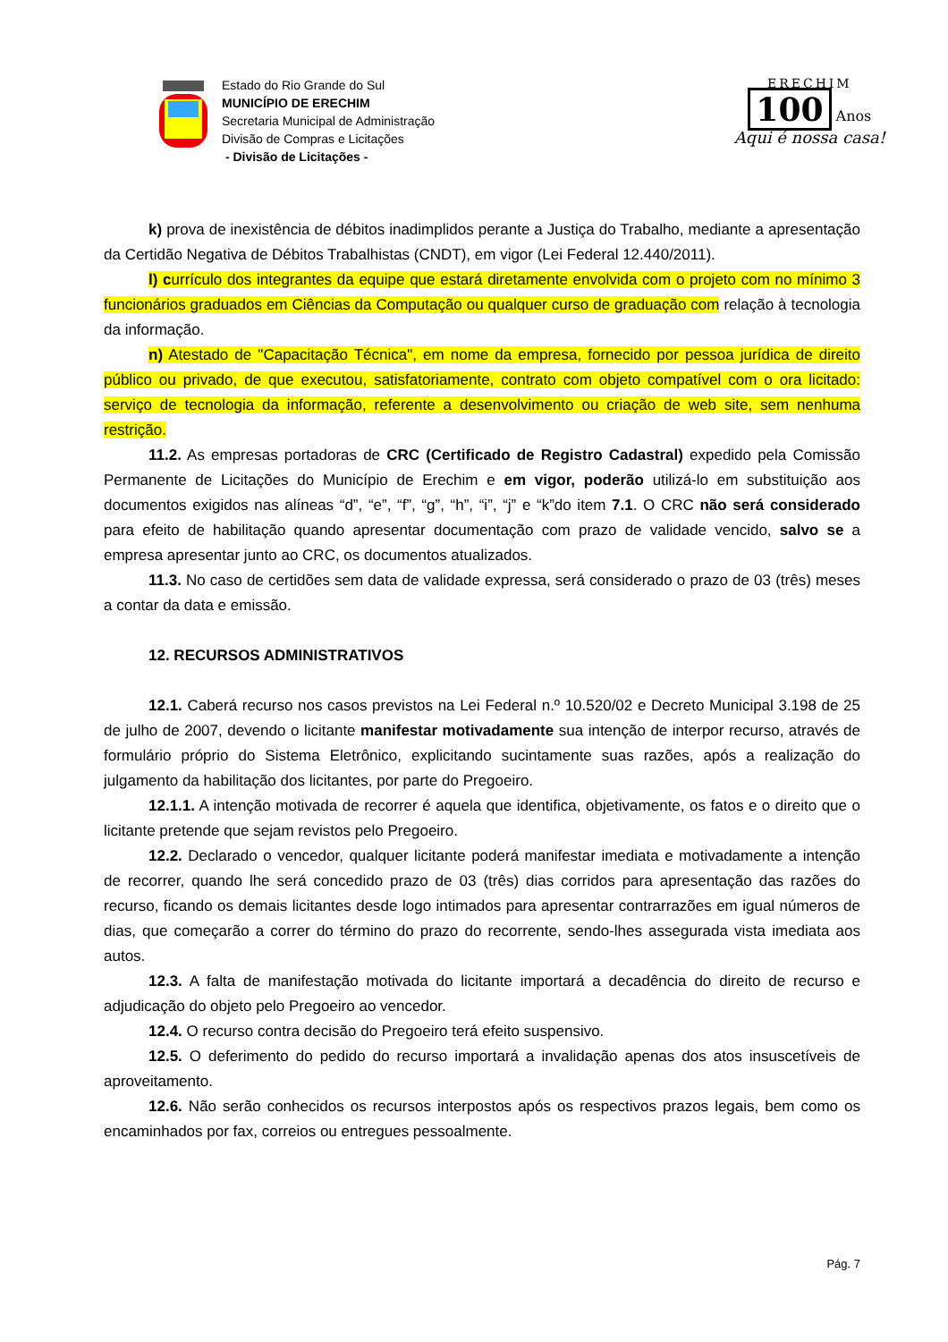Estado do Rio Grande do Sul
MUNICÍPIO DE ERECHIM
Secretaria Municipal de Administração
Divisão de Compras e Licitações
- Divisão de Licitações -
ERECHIM
100 Anos
Aqui é nossa casa!
k) prova de inexistência de débitos inadimplidos perante a Justiça do Trabalho, mediante a apresentação da Certidão Negativa de Débitos Trabalhistas (CNDT), em vigor (Lei Federal 12.440/2011).
l) currículo dos integrantes da equipe que estará diretamente envolvida com o projeto com no mínimo 3 funcionários graduados em Ciências da Computação ou qualquer curso de graduação com relação à tecnologia da informação.
n) Atestado de "Capacitação Técnica", em nome da empresa, fornecido por pessoa jurídica de direito público ou privado, de que executou, satisfatoriamente, contrato com objeto compatível com o ora licitado: serviço de tecnologia da informação, referente a desenvolvimento ou criação de web site, sem nenhuma restrição.
11.2. As empresas portadoras de CRC (Certificado de Registro Cadastral) expedido pela Comissão Permanente de Licitações do Município de Erechim e em vigor, poderão utilizá-lo em substituição aos documentos exigidos nas alíneas “d”, “e”, “f”, “g”, “h”, “i”, “j” e “k”do item 7.1. O CRC não será considerado para efeito de habilitação quando apresentar documentação com prazo de validade vencido, salvo se a empresa apresentar junto ao CRC, os documentos atualizados.
11.3. No caso de certidões sem data de validade expressa, será considerado o prazo de 03 (três) meses a contar da data e emissão.
12. RECURSOS ADMINISTRATIVOS
12.1. Caberá recurso nos casos previstos na Lei Federal n.º 10.520/02 e Decreto Municipal 3.198 de 25 de julho de 2007, devendo o licitante manifestar motivadamente sua intenção de interpor recurso, através de formulário próprio do Sistema Eletrônico, explicitando sucintamente suas razões, após a realização do julgamento da habilitação dos licitantes, por parte do Pregoeiro.
12.1.1. A intenção motivada de recorrer é aquela que identifica, objetivamente, os fatos e o direito que o licitante pretende que sejam revistos pelo Pregoeiro.
12.2. Declarado o vencedor, qualquer licitante poderá manifestar imediata e motivadamente a intenção de recorrer, quando lhe será concedido prazo de 03 (três) dias corridos para apresentação das razões do recurso, ficando os demais licitantes desde logo intimados para apresentar contrarrazões em igual números de dias, que começarão a correr do término do prazo do recorrente, sendo-lhes assegurada vista imediata aos autos.
12.3. A falta de manifestação motivada do licitante importará a decadência do direito de recurso e adjudicação do objeto pelo Pregoeiro ao vencedor.
12.4. O recurso contra decisão do Pregoeiro terá efeito suspensivo.
12.5. O deferimento do pedido do recurso importará a invalidação apenas dos atos insuscetíveis de aproveitamento.
12.6. Não serão conhecidos os recursos interpostos após os respectivos prazos legais, bem como os encaminhados por fax, correios ou entregues pessoalmente.
Pág. 7